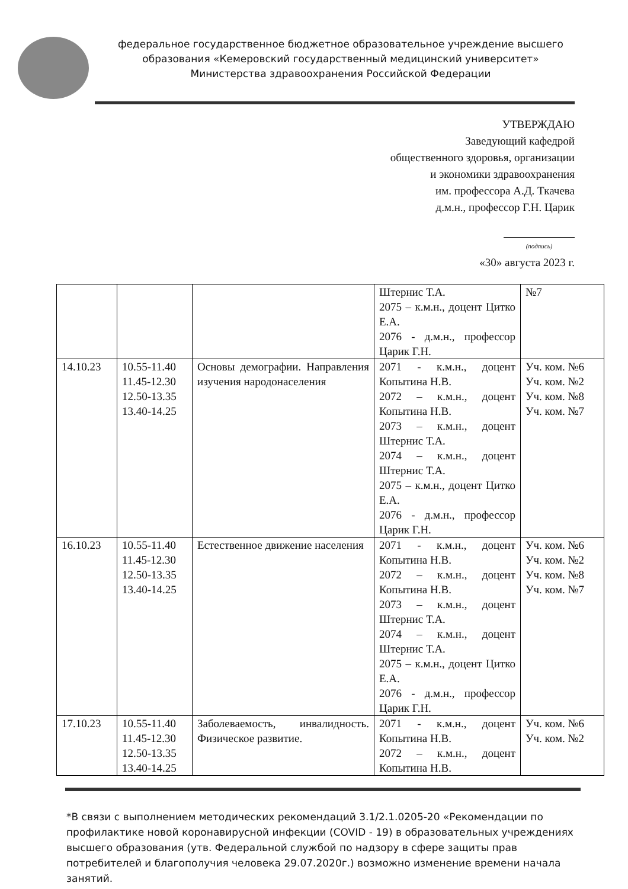федеральное государственное бюджетное образовательное учреждение высшего образования «Кемеровский государственный медицинский университет» Министерства здравоохранения Российской Федерации
УТВЕРЖДАЮ
Заведующий кафедрой
общественного здоровья, организации
и экономики здравоохранения
им. профессора А.Д. Ткачева
д.м.н., профессор Г.Н. Царик
(подпись)
«30» августа 2023 г.
| | | | Штернис Т.А. 2075 – к.м.н., доцент Цитко Е.А. 2076 - д.м.н., профессор Царик Г.Н. | №7 |
| 14.10.23 | 10.55-11.40 11.45-12.30 12.50-13.35 13.40-14.25 | Основы демографии. Направления изучения народонаселения | 2071 - к.м.н., доцент Копытина Н.В. 2072 – к.м.н., доцент Копытина Н.В. 2073 – к.м.н., доцент Штернис Т.А. 2074 – к.м.н., доцент Штернис Т.А. 2075 – к.м.н., доцент Цитко Е.А. 2076 - д.м.н., профессор Царик Г.Н. | Уч. ком. №6 Уч. ком. №2 Уч. ком. №8 Уч. ком. №7 |
| 16.10.23 | 10.55-11.40 11.45-12.30 12.50-13.35 13.40-14.25 | Естественное движение населения | 2071 - к.м.н., доцент Копытина Н.В. 2072 – к.м.н., доцент Копытина Н.В. 2073 – к.м.н., доцент Штернис Т.А. 2074 – к.м.н., доцент Штернис Т.А. 2075 – к.м.н., доцент Цитко Е.А. 2076 - д.м.н., профессор Царик Г.Н. | Уч. ком. №6 Уч. ком. №2 Уч. ком. №8 Уч. ком. №7 |
| 17.10.23 | 10.55-11.40 11.45-12.30 12.50-13.35 13.40-14.25 | Заболеваемость, инвалидность. Физическое развитие. | 2071 - к.м.н., доцент Копытина Н.В. 2072 – к.м.н., доцент Копытина Н.В. | Уч. ком. №6 Уч. ком. №2 |
*В связи с выполнением методических рекомендаций 3.1/2.1.0205-20 «Рекомендации по профилактике новой коронавирусной инфекции (COVID - 19) в образовательных учреждениях высшего образования (утв. Федеральной службой по надзору в сфере защиты прав потребителей и благополучия человека 29.07.2020г.) возможно изменение времени начала занятий.